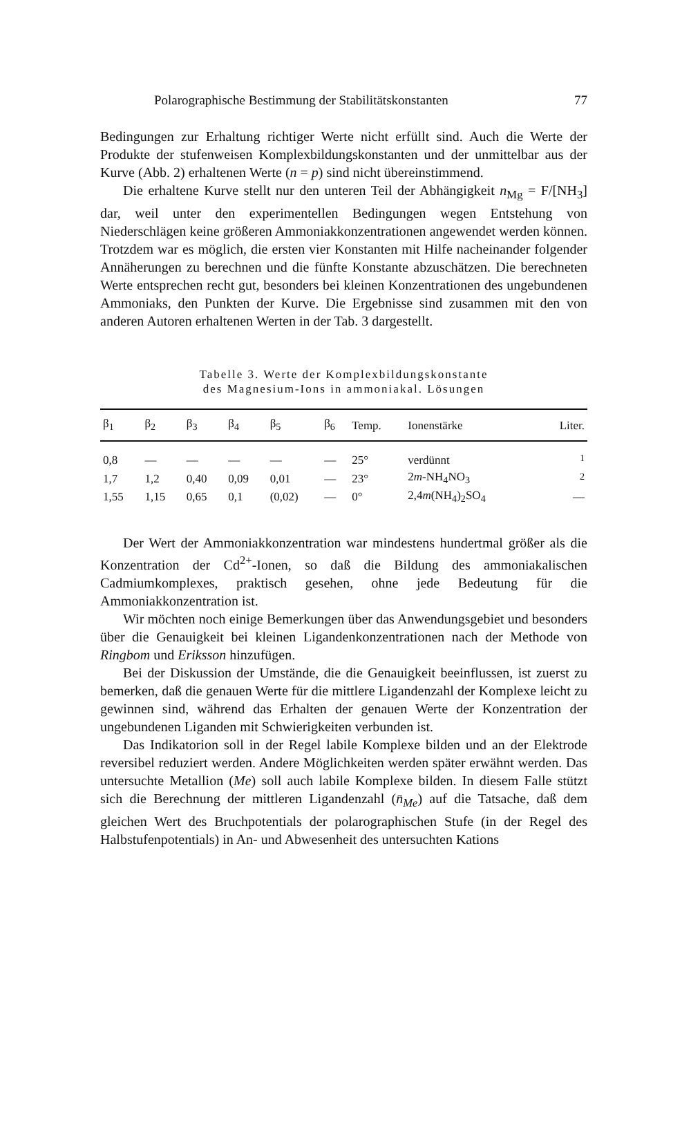Polarographische Bestimmung der Stabilitätskonstanten 77
Bedingungen zur Erhaltung richtiger Werte nicht erfüllt sind. Auch die Werte der Produkte der stufenweisen Komplexbildungskonstanten und der unmittelbar aus der Kurve (Abb. 2) erhaltenen Werte (n = p) sind nicht übereinstimmend.
Die erhaltene Kurve stellt nur den unteren Teil der Abhängigkeit n<sub>Mg</sub> = F/[NH<sub>3</sub>] dar, weil unter den experimentellen Bedingungen wegen Entstehung von Niederschlägen keine größeren Ammoniakkonzentrationen angewendet werden können. Trotzdem war es möglich, die ersten vier Konstanten mit Hilfe nacheinander folgender Annäherungen zu berechnen und die fünfte Konstante abzuschätzen. Die berechneten Werte entsprechen recht gut, besonders bei kleinen Konzentrationen des ungebundenen Ammoniaks, den Punkten der Kurve. Die Ergebnisse sind zusammen mit den von anderen Autoren erhaltenen Werten in der Tab. 3 dargestellt.
Tabelle 3. Werte der Komplexbildungskonstante
des Magnesium-Ions in ammoniakal. Lösungen
| β<sub>1</sub> | β<sub>2</sub> | β<sub>3</sub> | β<sub>4</sub> | β<sub>5</sub> | β<sub>6</sub> | Temp. | Ionenstärke | Liter. |
| --- | --- | --- | --- | --- | --- | --- | --- | --- |
| 0,8 | — | — | — | — | — | 25° | verdünnt | <sup>1</sup> |
| 1,7 | 1,2 | 0,40 | 0,09 | 0,01 | — | 23° | 2 m -NH<sub>4</sub>NO<sub>3</sub> | <sup>2</sup> |
| 1,55 | 1,15 | 0,65 | 0,1 | (0,02) | — | 0° | 2,4 m (NH<sub>4</sub>)<sub>2</sub>SO<sub>4</sub> | — |
Der Wert der Ammoniakkonzentration war mindestens hundertmal größer als die Konzentration der Cd<sup>2+</sup>-Ionen, so daß die Bildung des ammoniakalischen Cadmiumkomplexes, praktisch gesehen, ohne jede Bedeutung für die Ammoniakkonzentration ist.
Wir möchten noch einige Bemerkungen über das Anwendungsgebiet und besonders über die Genauigkeit bei kleinen Ligandenkonzentrationen nach der Methode von Ringbom und Eriksson hinzufügen.
Bei der Diskussion der Umstände, die die Genauigkeit beeinflussen, ist zuerst zu bemerken, daß die genauen Werte für die mittlere Ligandenzahl der Komplexe leicht zu gewinnen sind, während das Erhalten der genauen Werte der Konzentration der ungebundenen Liganden mit Schwierigkeiten verbunden ist.
Das Indikatorion soll in der Regel labile Komplexe bilden und an der Elektrode reversibel reduziert werden. Andere Möglichkeiten werden später erwähnt werden. Das untersuchte Metallion (Me) soll auch labile Komplexe bilden. In diesem Falle stützt sich die Berechnung der mittleren Ligandenzahl (n̄<sub>Me</sub>) auf die Tatsache, daß dem gleichen Wert des Bruchpotentials der polarographischen Stufe (in der Regel des Halbstufenpotentials) in An- und Abwesenheit des untersuchten Kations